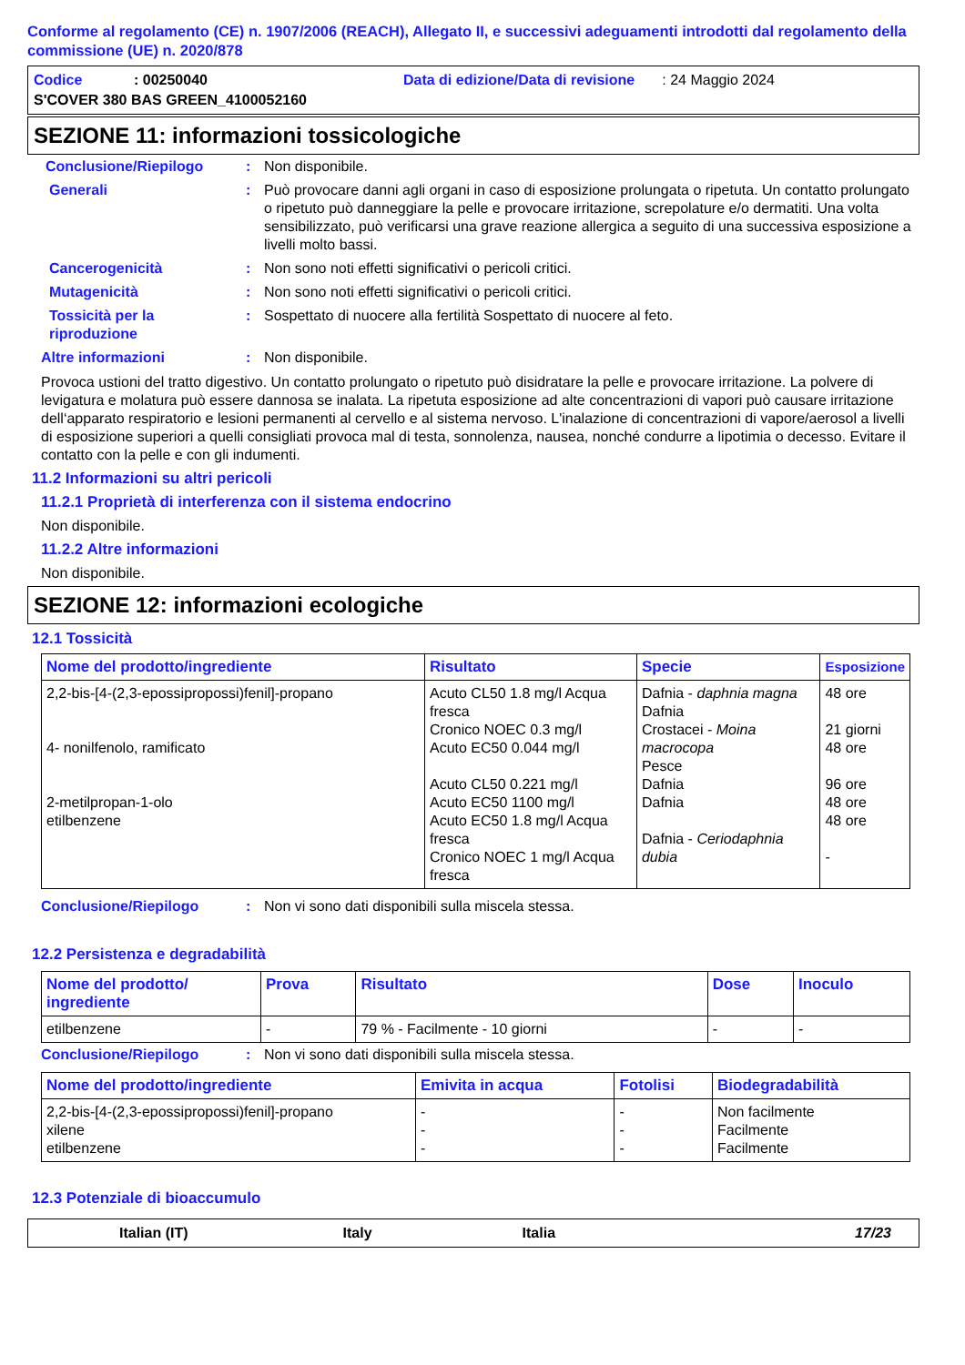Conforme al regolamento (CE) n. 1907/2006 (REACH), Allegato II, e successivi adeguamenti introdotti dal regolamento della commissione (UE) n. 2020/878
Codice: 00250040 Data di edizione/Data di revisione: 24 Maggio 2024
S'COVER 380 BAS GREEN_4100052160
SEZIONE 11: informazioni tossicologiche
Conclusione/Riepilogo: Non disponibile.
Generali: Può provocare danni agli organi in caso di esposizione prolungata o ripetuta. Un contatto prolungato o ripetuto può danneggiare la pelle e provocare irritazione, screpolature e/o dermatiti. Una volta sensibilizzato, può verificarsi una grave reazione allergica a seguito di una successiva esposizione a livelli molto bassi.
Cancerogenicità: Non sono noti effetti significativi o pericoli critici.
Mutagenicità: Non sono noti effetti significativi o pericoli critici.
Tossicità per la riproduzione: Sospettato di nuocere alla fertilità Sospettato di nuocere al feto.
Altre informazioni: Non disponibile.
Provoca ustioni del tratto digestivo. Un contatto prolungato o ripetuto può disidratare la pelle e provocare irritazione. La polvere di levigatura e molatura può essere dannosa se inalata. La ripetuta esposizione ad alte concentrazioni di vapori può causare irritazione dell‘apparato respiratorio e lesioni permanenti al cervello e al sistema nervoso. L'inalazione di concentrazioni di vapore/aerosol a livelli di esposizione superiori a quelli consigliati provoca mal di testa, sonnolenza, nausea, nonché condurre a lipotimia o decesso. Evitare il contatto con la pelle e con gli indumenti.
11.2 Informazioni su altri pericoli
11.2.1 Proprietà di interferenza con il sistema endocrino
Non disponibile.
11.2.2 Altre informazioni
Non disponibile.
SEZIONE 12: informazioni ecologiche
12.1 Tossicità
| Nome del prodotto/ingrediente | Risultato | Specie | Esposizione |
| --- | --- | --- | --- |
| 2,2-bis-[4-(2,3-epossipropossi)fenil]-propano 4- nonilfenolo, ramificato 2-metilpropan-1-olo etilbenzene | Acuto CL50 1.8 mg/l Acqua fresca Cronico NOEC 0.3 mg/l Acuto EC50 0.044 mg/l Acuto CL50 0.221 mg/l Acuto EC50 1100 mg/l Acuto EC50 1.8 mg/l Acqua fresca Cronico NOEC 1 mg/l Acqua fresca | Dafnia - daphnia magna Dafnia Crostacei - Moina macrocopa Pesce Dafnia Dafnia Dafnia - Ceriodaphnia dubia | 48 ore 21 giorni 48 ore 96 ore 48 ore 48 ore - |
Conclusione/Riepilogo: Non vi sono dati disponibili sulla miscela stessa.
12.2 Persistenza e degradabilità
| Nome del prodotto/ ingrediente | Prova | Risultato | Dose | Inoculo |
| --- | --- | --- | --- | --- |
| etilbenzene | - | 79 % - Facilmente - 10 giorni | - | - |
Conclusione/Riepilogo: Non vi sono dati disponibili sulla miscela stessa.
| Nome del prodotto/ingrediente | Emivita in acqua | Fotolisi | Biodegradabilità |
| --- | --- | --- | --- |
| 2,2-bis-[4-(2,3-epossipropossi)fenil]-propano xilene etilbenzene | - - - | - - - | Non facilmente Facilmente Facilmente |
12.3 Potenziale di bioaccumulo
Italian (IT) Italy Italia 17/23